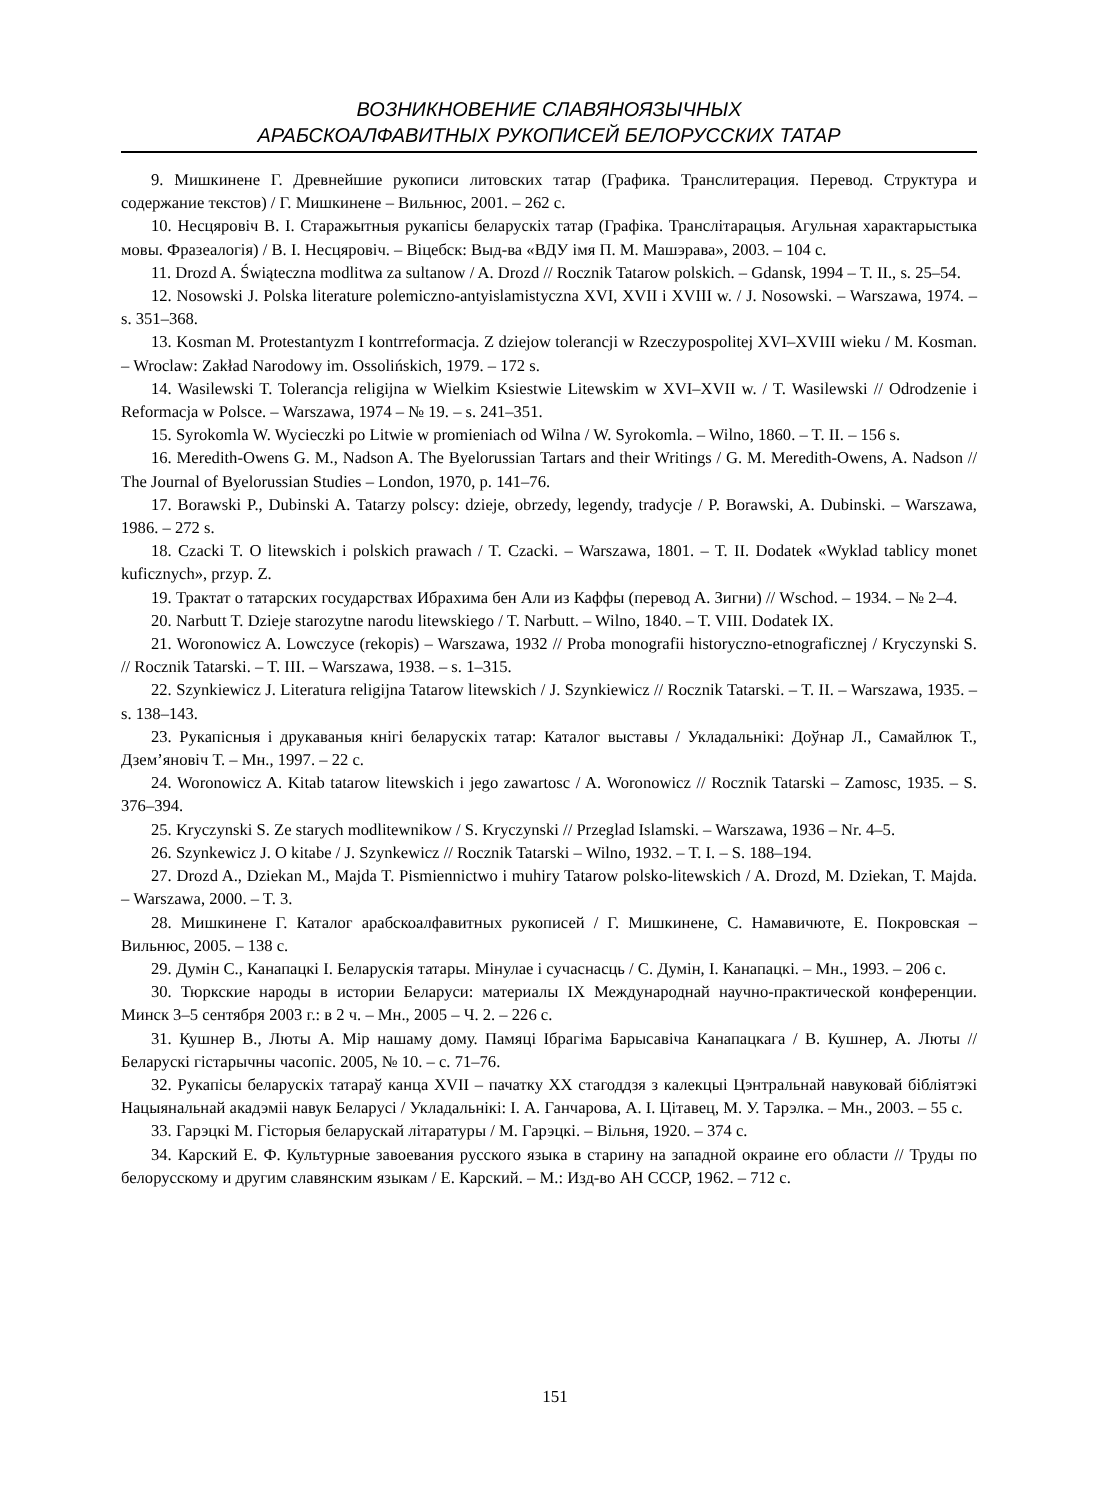ВОЗНИКНОВЕНИЕ СЛАВЯНОЯЗЫЧНЫХ
АРАБСКОАЛФАВИТНЫХ РУКОПИСЕЙ БЕЛОРУССКИХ ТАТАР
9. Мишкинене Г. Древнейшие рукописи литовских татар (Графика. Транслитерация. Перевод. Структура и содержание текстов) / Г. Мишкинене – Вильнюс, 2001. – 262 с.
10. Несцяровіч В. І. Старажытныя рукапісы беларускіх татар (Графіка. Транслітарацыя. Агульная характарыстыка мовы. Фразеалогія) / В. І. Несцяровіч. – Віцебск: Выд-ва «ВДУ імя П. М. Машэрава», 2003. – 104 с.
11. Drozd A. Świąteczna modlitwa za sultanow / A. Drozd // Rocznik Tatarow polskich. – Gdansk, 1994 – T. II., s. 25–54.
12. Nosowski J. Polska literature polemiczno-antyislamistyczna XVI, XVII i XVIII w. / J. Nosowski. – Warszawa, 1974. – s. 351–368.
13. Kosman M. Protestantyzm I kontrreformacja. Z dziejow tolerancji w Rzeczypospolitej XVI–XVIII wieku / M. Kosman. – Wroclaw: Zakład Narodowy im. Ossolińskich, 1979. – 172 s.
14. Wasilewski T. Tolerancja religijna w Wielkim Ksiestwie Litewskim w XVI–XVII w. / T. Wasilewski // Odrodzenie i Reformacja w Polsce. – Warszawa, 1974 – № 19. – s. 241–351.
15. Syrokomla W. Wycieczki po Litwie w promieniach od Wilna / W. Syrokomla. – Wilno, 1860. – T. II. – 156 s.
16. Meredith-Owens G. M., Nadson A. The Byelorussian Tartars and their Writings / G. M. Meredith-Owens, A. Nadson // The Journal of Byelorussian Studies – London, 1970, p. 141–76.
17. Borawski P., Dubinski A. Tatarzy polscy: dzieje, obrzedy, legendy, tradycje / P. Borawski, A. Dubinski. – Warszawa, 1986. – 272 s.
18. Czacki T. O litewskich i polskich prawach / T. Czacki. – Warszawa, 1801. – T. II. Dodatek «Wyklad tablicy monet kuficznych», przyp. Z.
19. Трактат о татарских государствах Ибрахима бен Али из Каффы (перевод А. Зигни) // Wschod. – 1934. – № 2–4.
20. Narbutt T. Dzieje starozytne narodu litewskiego / T. Narbutt. – Wilno, 1840. – T. VIII. Dodatek IX.
21. Woronowicz A. Lowczyce (rekopis) – Warszawa, 1932 // Proba monografii historyczno-etnograficznej / Kryczynski S. // Rocznik Tatarski. – T. III. – Warszawa, 1938. – s. 1–315.
22. Szynkiewicz J. Literatura religijna Tatarow litewskich / J. Szynkiewicz // Rocznik Tatarski. – T. II. – Warszawa, 1935. – s. 138–143.
23. Рукапісныя і друкаваныя кнігі беларускіх татар: Каталог выставы / Укладальнікі: Доўнар Л., Самайлюк Т., Дзем’яновіч Т. – Мн., 1997. – 22 с.
24. Woronowicz A. Kitab tatarow litewskich i jego zawartosc / A. Woronowicz // Rocznik Tatarski – Zamosc, 1935. – S. 376–394.
25. Kryczynski S. Ze starych modlitewnikow / S. Kryczynski // Przeglad Islamski. – Warszawa, 1936 – Nr. 4–5.
26. Szynkewicz J. O kitabe / J. Szynkewicz // Rocznik Tatarski – Wilno, 1932. – T. I. – S. 188–194.
27. Drozd A., Dziekan M., Majda T. Pismiennictwo i muhiry Tatarow polsko-litewskich / A. Drozd, M. Dziekan, T. Majda. – Warszawa, 2000. – T. 3.
28. Мишкинене Г. Каталог арабскоалфавитных рукописей / Г. Мишкинене, С. Намавичюте, Е. Покровская – Вильнюс, 2005. – 138 с.
29. Думін С., Канапацкі І. Беларускія татары. Мінулае і сучаснасць / С. Думін, І. Канапацкі. – Мн., 1993. – 206 с.
30. Тюркские народы в истории Беларуси: материалы IX Международнай научно-практической конференции. Минск 3–5 сентября 2003 г.: в 2 ч. – Мн., 2005 – Ч. 2. – 226 с.
31. Кушнер В., Люты А. Мір нашаму дому. Памяці Ібрагіма Барысавіча Канапацкага / В. Кушнер, А. Люты // Беларускі гістарычны часопіс. 2005, № 10. – с. 71–76.
32. Рукапісы беларускіх татараў канца XVII – пачатку XX стагоддзя з калекцыі Цэнтральнай навуковай бібліятэкі Нацыянальнай акадэміі навук Беларусі / Укладальнікі: І. А. Ганчарова, А. І. Цітавец, М. У. Тарэлка. – Мн., 2003. – 55 с.
33. Гарэцкі М. Гісторыя беларускай літаратуры / М. Гарэцкі. – Вільня, 1920. – 374 с.
34. Карский Е. Ф. Культурные завоевания русского языка в старину на западной окраине его области // Труды по белорусскому и другим славянским языкам / Е. Карский. – М.: Изд-во АН СССР, 1962. – 712 с.
151